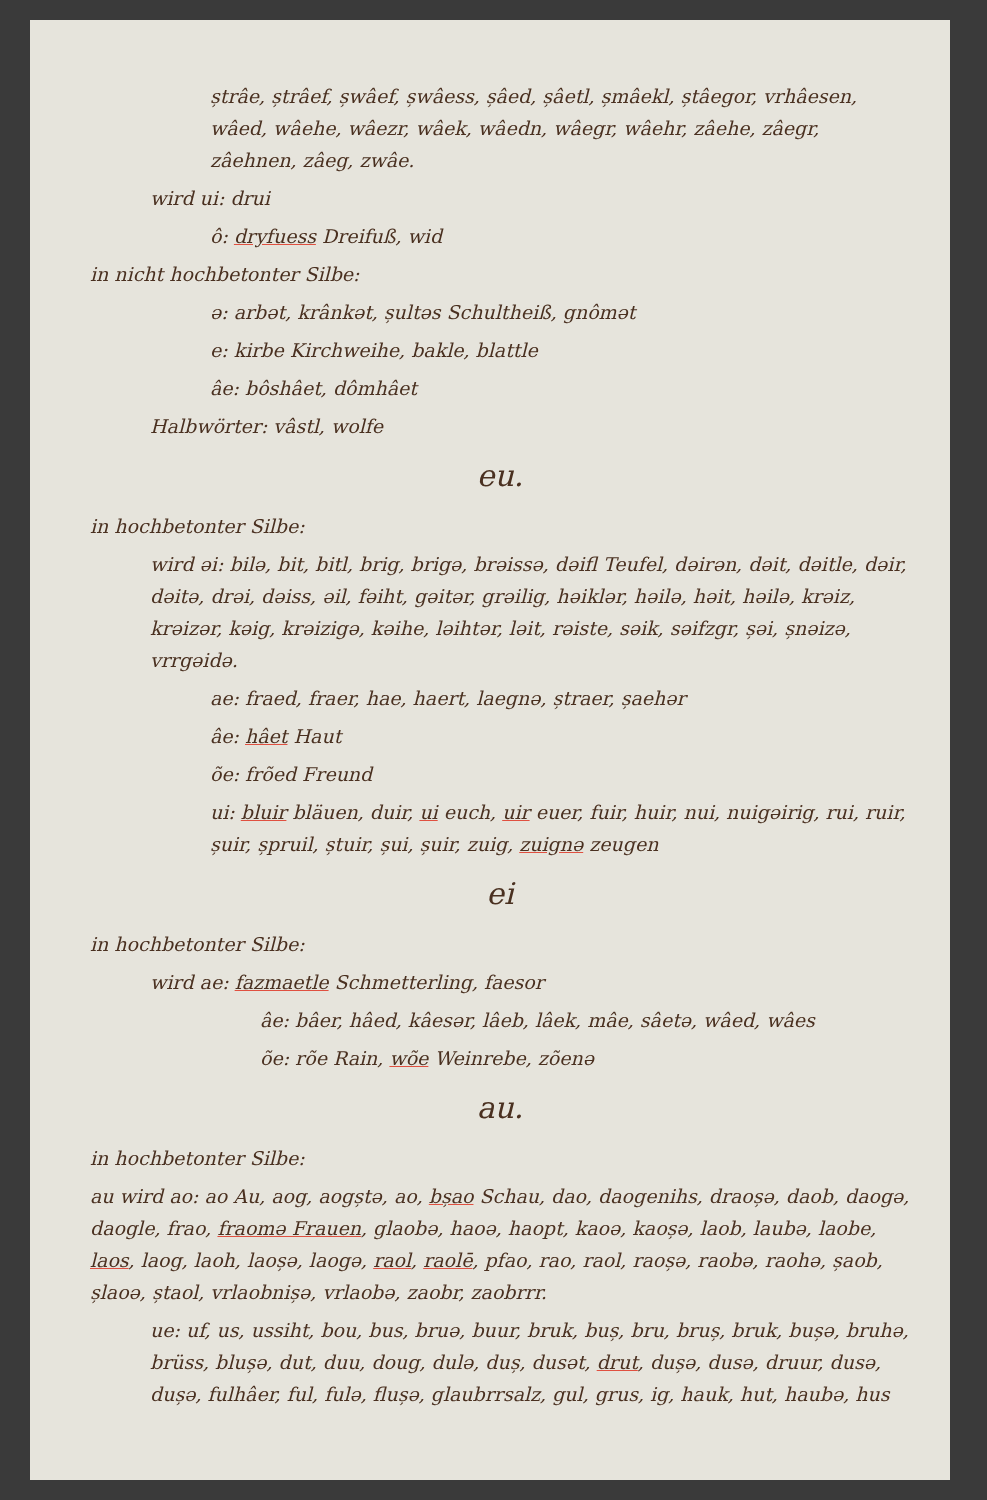ștrâe, ștrâef, șwâef, șwâess, șâed, șâetl, șmâekl, ștâegor, vrhâesen, wâed, wâehe, wâezr, wâek, wâedn, wâegr, wâehr, zâehe, zâegr, zâehnen, zâeg, zwâe.
wird ui: drui
ô: dryfuess Dreifuß, wid
in nicht hochbetonter Silbe:
ə: arbət, krânkət, șultəs Schultheiß, gnômət
e: kirbe Kirchweihe, bakle, blattle
âe: bôshâet, dômhâet
Halbwörter: vâstl, wolfe
eu.
in hochbetonter Silbe:
wird əi: bilə, bit, bitl, brig, brigə, brəissə, dəifl Teufel, dəirən, dəit, dəitle, dəir, dəitə, drəi, dəiss, əil, fəiht, gəitər, grəilig, həiklər, həilə, həit, həilə, krəiz, krəizər, kəig, krəizigə, kəihe, ləihtər, ləit, rəiste, səik, səifzgr, șəi, șnəizə, vrrgəidə.
ae: fraed, fraer, hae, haert, laegnə, ștraer, șaehər
âe: hâet Haut
õe: frõed Freund
ui: bluir bläuen, duir, ui euch, uir euer, fuir, huir, nui, nuigəirig, rui, ruir, șuir, șpruil, ștuir, șui, șuir, zuig, zuignə zeugen
ei
in hochbetonter Silbe:
wird ae: fazmaetle Schmetterling, faesor
âe: bâer, hâed, kâesər, lâeb, lâek, mâe, sâetə, wâed, wâes
õe: rõe Rain, wõe Weinrebe, zõenə
au.
in hochbetonter Silbe:
au wird ao: ao Au, aog, aogștə, ao, bșao Schau, dao, daogenihs, draoșə, daob, daogə, daogle, frao, fraomə Frauen, glaobə, haoə, haopt, kaoə, kaoșə, laob, laubə, laobe, laos, laog, laoh, laoșə, laogə, raol, raolē, pfao, rao, raol, raoșə, raobə, raohə, șaob, șlaoə, ștaol, vrlaobnișə, vrlaobə, zaobr, zaobrrr.
ue: uf, us, ussiht, bou, bus, bruə, buur, bruk, buș, bru, bruș, bruk, bușə, bruhə, brüss, blușə, dut, duu, doug, dulə, duș, dusət, drut, dușə, dusə, druur, dusə, dușə, fulhâer, ful, fulə, flușə, glaubrrsalz, gul, grus, ig, hauk, hut, haubə, hus